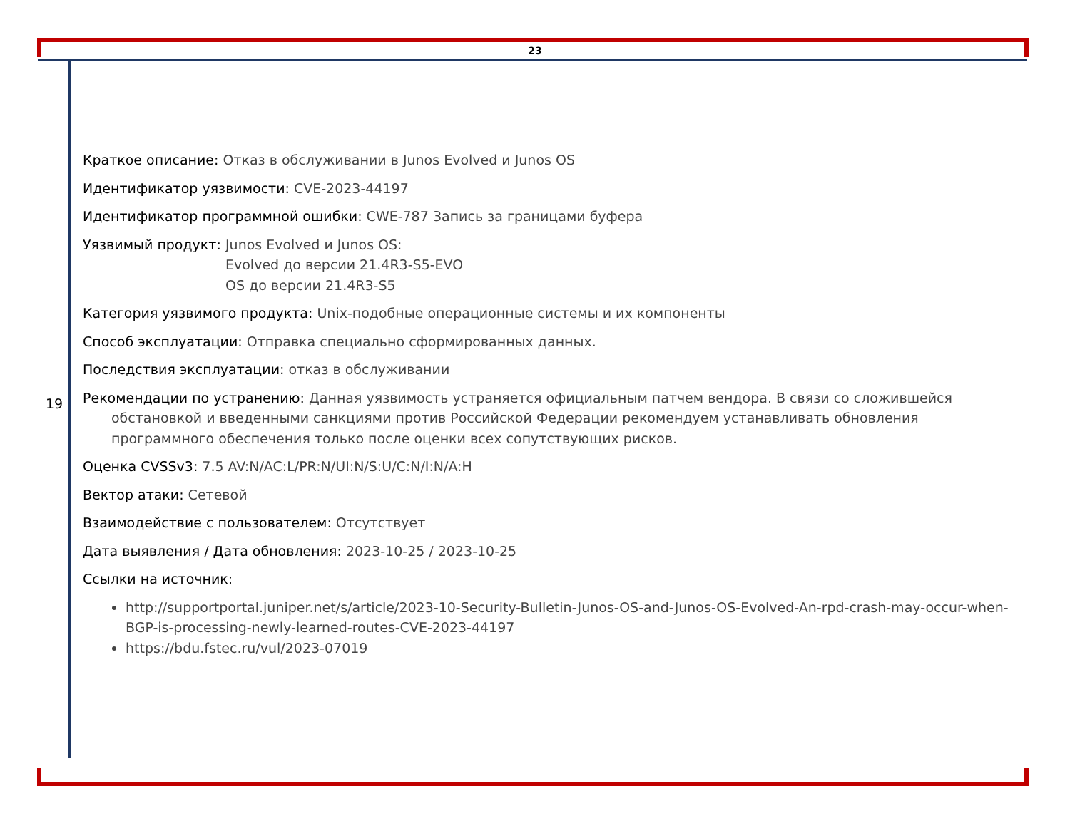23
19
Краткое описание: Отказ в обслуживании в Junos Evolved и Junos OS
Идентификатор уязвимости: CVE-2023-44197
Идентификатор программной ошибки: CWE-787 Запись за границами буфера
Уязвимый продукт: Junos Evolved и Junos OS:
Evolved до версии 21.4R3-S5-EVO
OS до версии 21.4R3-S5
Категория уязвимого продукта: Unix-подобные операционные системы и их компоненты
Способ эксплуатации: Отправка специально сформированных данных.
Последствия эксплуатации: отказ в обслуживании
Рекомендации по устранению: Данная уязвимость устраняется официальным патчем вендора. В связи со сложившейся обстановкой и введенными санкциями против Российской Федерации рекомендуем устанавливать обновления программного обеспечения только после оценки всех сопутствующих рисков.
Оценка CVSSv3: 7.5 AV:N/AC:L/PR:N/UI:N/S:U/C:N/I:N/A:H
Вектор атаки: Сетевой
Взаимодействие с пользователем: Отсутствует
Дата выявления / Дата обновления: 2023-10-25 / 2023-10-25
Ссылки на источник:
http://supportportal.juniper.net/s/article/2023-10-Security-Bulletin-Junos-OS-and-Junos-OS-Evolved-An-rpd-crash-may-occur-when-BGP-is-processing-newly-learned-routes-CVE-2023-44197
https://bdu.fstec.ru/vul/2023-07019